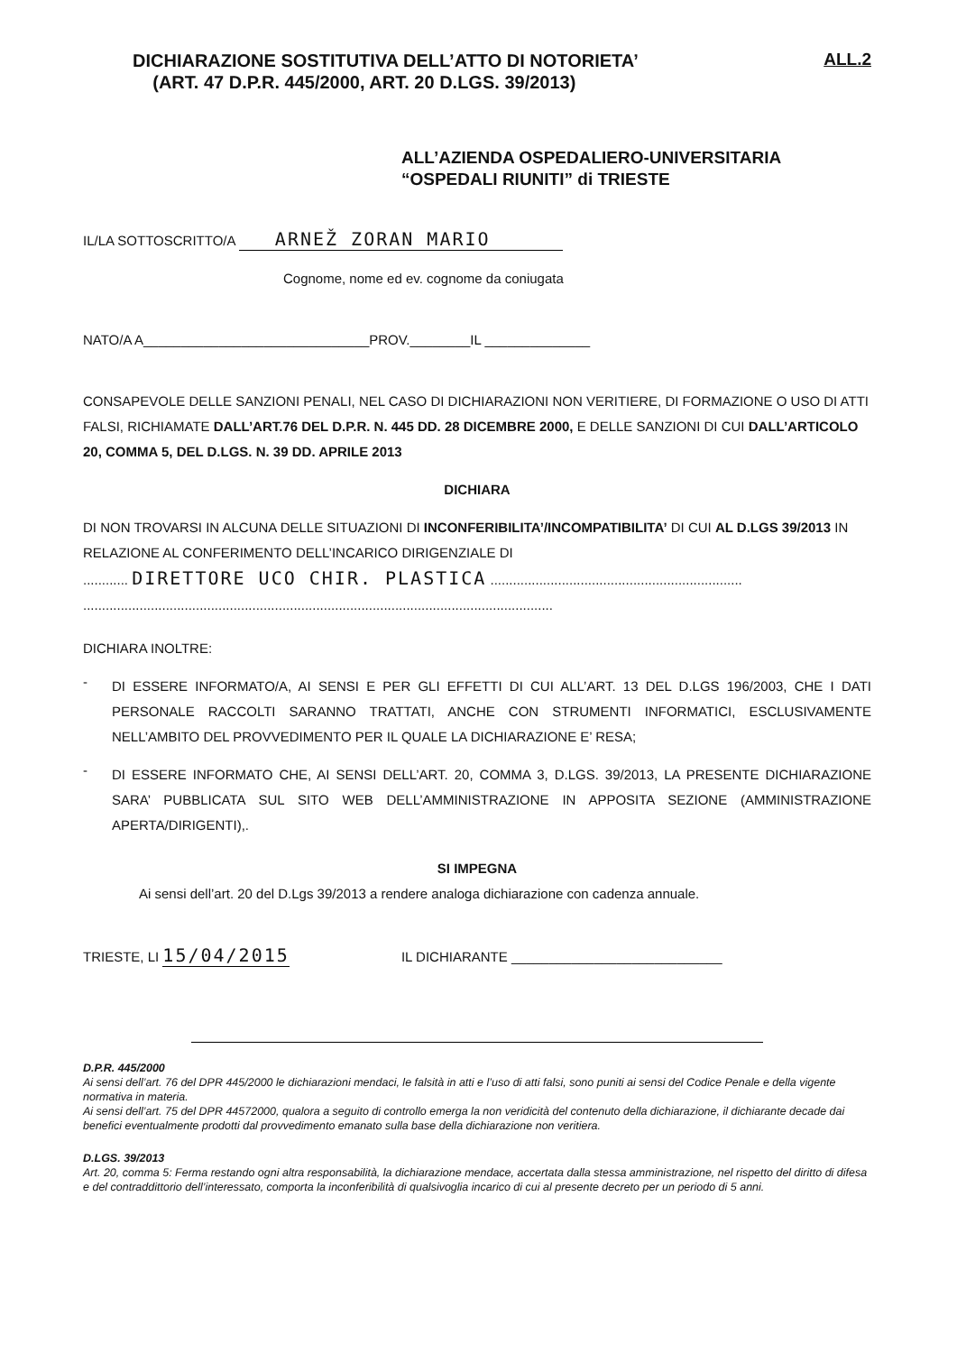DICHIARAZIONE SOSTITUTIVA DELL’ATTO DI NOTORIETA’
(ART. 47 D.P.R. 445/2000, ART. 20 D.LGS. 39/2013)
ALL.2
ALL’AZIENDA OSPEDALIERO-UNIVERSITARIA
“OSPEDALI RIUNITI” di TRIESTE
IL/LA SOTTOSCRITTO/A ARNEŽ ZORAN MARIO
Cognome, nome ed ev. cognome da coniugata
NATO/A A______________________________PROV.________IL ______________
CONSAPEVOLE DELLE SANZIONI PENALI, NEL CASO DI DICHIARAZIONI NON VERITIERE, DI FORMAZIONE O USO DI ATTI FALSI, RICHIAMATE DALL’ART.76 DEL D.P.R. N. 445 DD. 28 DICEMBRE 2000, E DELLE SANZIONI DI CUI DALL’ARTICOLO 20, COMMA 5, DEL D.LGS. N. 39 DD. APRILE 2013
DICHIARA
DI NON TROVARSI IN ALCUNA DELLE SITUAZIONI DI INCONFERIBILITA’/INCOMPATIBILITA’ DI CUI AL D.LGS 39/2013 IN RELAZIONE AL CONFERIMENTO DELL’INCARICO DIRIGENZIALE DI
............ DIRETTORE UCO CHIR. PLASTICA ...................................................................
.............................................................................................................................
DICHIARA INOLTRE:
-
DI ESSERE INFORMATO/A, AI SENSI E PER GLI EFFETTI DI CUI ALL’ART. 13 DEL D.LGS 196/2003, CHE I DATI PERSONALE RACCOLTI SARANNO TRATTATI, ANCHE CON STRUMENTI INFORMATICI, ESCLUSIVAMENTE NELL’AMBITO DEL PROVVEDIMENTO PER IL QUALE LA DICHIARAZIONE E’ RESA;
-
DI ESSERE INFORMATO CHE, AI SENSI DELL’ART. 20, COMMA 3, D.LGS. 39/2013, LA PRESENTE DICHIARAZIONE SARA’ PUBBLICATA SUL SITO WEB DELL’AMMINISTRAZIONE IN APPOSITA SEZIONE (AMMINISTRAZIONE APERTA/DIRIGENTI),.
SI IMPEGNA
Ai sensi dell’art. 20 del D.Lgs 39/2013 a rendere analoga dichiarazione con cadenza annuale.
TRIESTE, LI 15/04/2015 IL DICHIARANTE ____________________________
D.P.R. 445/2000
Ai sensi dell’art. 76 del DPR 445/2000 le dichiarazioni mendaci, le falsità in atti e l’uso di atti falsi, sono puniti ai sensi del Codice Penale e della vigente normativa in materia.
Ai sensi dell’art. 75 del DPR 44572000, qualora a seguito di controllo emerga la non veridicità del contenuto della dichiarazione, il dichiarante decade dai benefici eventualmente prodotti dal provvedimento emanato sulla base della dichiarazione non veritiera.
D.LGS. 39/2013
Art. 20, comma 5: Ferma restando ogni altra responsabilità, la dichiarazione mendace, accertata dalla stessa amministrazione, nel rispetto del diritto di difesa e del contraddittorio dell’interessato, comporta la inconferibilità di qualsivoglia incarico di cui al presente decreto per un periodo di 5 anni.